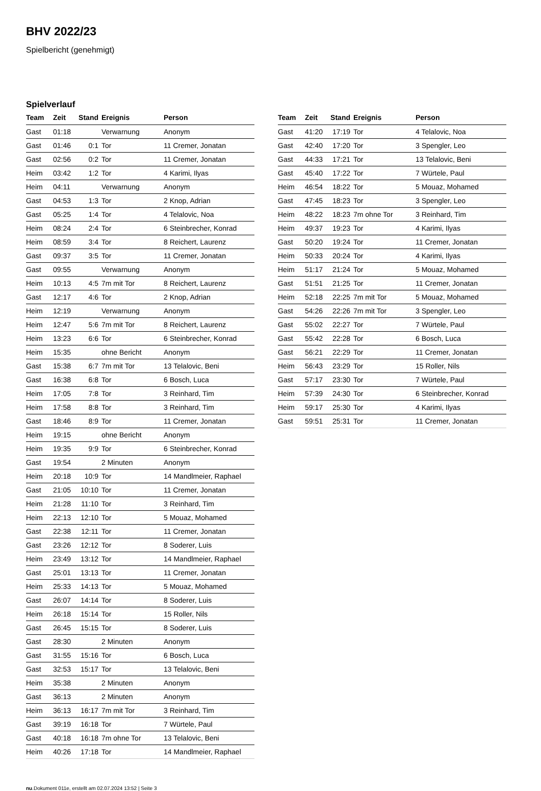BHV 2022/23
Spielbericht (genehmigt)
Spielverlauf
| Team | Zeit | Stand | Ereignis | Person |
| --- | --- | --- | --- | --- |
| Gast | 01:18 | | Verwarnung | Anonym |
| Gast | 01:46 | 0:1 | Tor | 11 Cremer, Jonatan |
| Gast | 02:56 | 0:2 | Tor | 11 Cremer, Jonatan |
| Heim | 03:42 | 1:2 | Tor | 4 Karimi, Ilyas |
| Heim | 04:11 | | Verwarnung | Anonym |
| Gast | 04:53 | 1:3 | Tor | 2 Knop, Adrian |
| Gast | 05:25 | 1:4 | Tor | 4 Telalovic, Noa |
| Heim | 08:24 | 2:4 | Tor | 6 Steinbrecher, Konrad |
| Heim | 08:59 | 3:4 | Tor | 8 Reichert, Laurenz |
| Gast | 09:37 | 3:5 | Tor | 11 Cremer, Jonatan |
| Gast | 09:55 | | Verwarnung | Anonym |
| Heim | 10:13 | 4:5 | 7m mit Tor | 8 Reichert, Laurenz |
| Gast | 12:17 | 4:6 | Tor | 2 Knop, Adrian |
| Heim | 12:19 | | Verwarnung | Anonym |
| Heim | 12:47 | 5:6 | 7m mit Tor | 8 Reichert, Laurenz |
| Heim | 13:23 | 6:6 | Tor | 6 Steinbrecher, Konrad |
| Heim | 15:35 | | ohne Bericht | Anonym |
| Gast | 15:38 | 6:7 | 7m mit Tor | 13 Telalovic, Beni |
| Gast | 16:38 | 6:8 | Tor | 6 Bosch, Luca |
| Heim | 17:05 | 7:8 | Tor | 3 Reinhard, Tim |
| Heim | 17:58 | 8:8 | Tor | 3 Reinhard, Tim |
| Gast | 18:46 | 8:9 | Tor | 11 Cremer, Jonatan |
| Heim | 19:15 | | ohne Bericht | Anonym |
| Heim | 19:35 | 9:9 | Tor | 6 Steinbrecher, Konrad |
| Gast | 19:54 | | 2 Minuten | Anonym |
| Heim | 20:18 | 10:9 | Tor | 14 Mandlmeier, Raphael |
| Gast | 21:05 | 10:10 | Tor | 11 Cremer, Jonatan |
| Heim | 21:28 | 11:10 | Tor | 3 Reinhard, Tim |
| Heim | 22:13 | 12:10 | Tor | 5 Mouaz, Mohamed |
| Gast | 22:38 | 12:11 | Tor | 11 Cremer, Jonatan |
| Gast | 23:26 | 12:12 | Tor | 8 Soderer, Luis |
| Heim | 23:49 | 13:12 | Tor | 14 Mandlmeier, Raphael |
| Gast | 25:01 | 13:13 | Tor | 11 Cremer, Jonatan |
| Heim | 25:33 | 14:13 | Tor | 5 Mouaz, Mohamed |
| Gast | 26:07 | 14:14 | Tor | 8 Soderer, Luis |
| Heim | 26:18 | 15:14 | Tor | 15 Roller, Nils |
| Gast | 26:45 | 15:15 | Tor | 8 Soderer, Luis |
| Gast | 28:30 | | 2 Minuten | Anonym |
| Gast | 31:55 | 15:16 | Tor | 6 Bosch, Luca |
| Gast | 32:53 | 15:17 | Tor | 13 Telalovic, Beni |
| Heim | 35:38 | | 2 Minuten | Anonym |
| Gast | 36:13 | | 2 Minuten | Anonym |
| Heim | 36:13 | 16:17 | 7m mit Tor | 3 Reinhard, Tim |
| Gast | 39:19 | 16:18 | Tor | 7 Würtele, Paul |
| Gast | 40:18 | 16:18 | 7m ohne Tor | 13 Telalovic, Beni |
| Heim | 40:26 | 17:18 | Tor | 14 Mandlmeier, Raphael |
| Team | Zeit | Stand | Ereignis | Person |
| --- | --- | --- | --- | --- |
| Gast | 41:20 | 17:19 | Tor | 4 Telalovic, Noa |
| Gast | 42:40 | 17:20 | Tor | 3 Spengler, Leo |
| Gast | 44:33 | 17:21 | Tor | 13 Telalovic, Beni |
| Gast | 45:40 | 17:22 | Tor | 7 Würtele, Paul |
| Heim | 46:54 | 18:22 | Tor | 5 Mouaz, Mohamed |
| Gast | 47:45 | 18:23 | Tor | 3 Spengler, Leo |
| Heim | 48:22 | 18:23 | 7m ohne Tor | 3 Reinhard, Tim |
| Heim | 49:37 | 19:23 | Tor | 4 Karimi, Ilyas |
| Gast | 50:20 | 19:24 | Tor | 11 Cremer, Jonatan |
| Heim | 50:33 | 20:24 | Tor | 4 Karimi, Ilyas |
| Heim | 51:17 | 21:24 | Tor | 5 Mouaz, Mohamed |
| Gast | 51:51 | 21:25 | Tor | 11 Cremer, Jonatan |
| Heim | 52:18 | 22:25 | 7m mit Tor | 5 Mouaz, Mohamed |
| Gast | 54:26 | 22:26 | 7m mit Tor | 3 Spengler, Leo |
| Gast | 55:02 | 22:27 | Tor | 7 Würtele, Paul |
| Gast | 55:42 | 22:28 | Tor | 6 Bosch, Luca |
| Gast | 56:21 | 22:29 | Tor | 11 Cremer, Jonatan |
| Heim | 56:43 | 23:29 | Tor | 15 Roller, Nils |
| Gast | 57:17 | 23:30 | Tor | 7 Würtele, Paul |
| Heim | 57:39 | 24:30 | Tor | 6 Steinbrecher, Konrad |
| Heim | 59:17 | 25:30 | Tor | 4 Karimi, Ilyas |
| Gast | 59:51 | 25:31 | Tor | 11 Cremer, Jonatan |
nu.Dokument 011e, erstellt am 02.07.2024 13:52 | Seite 3